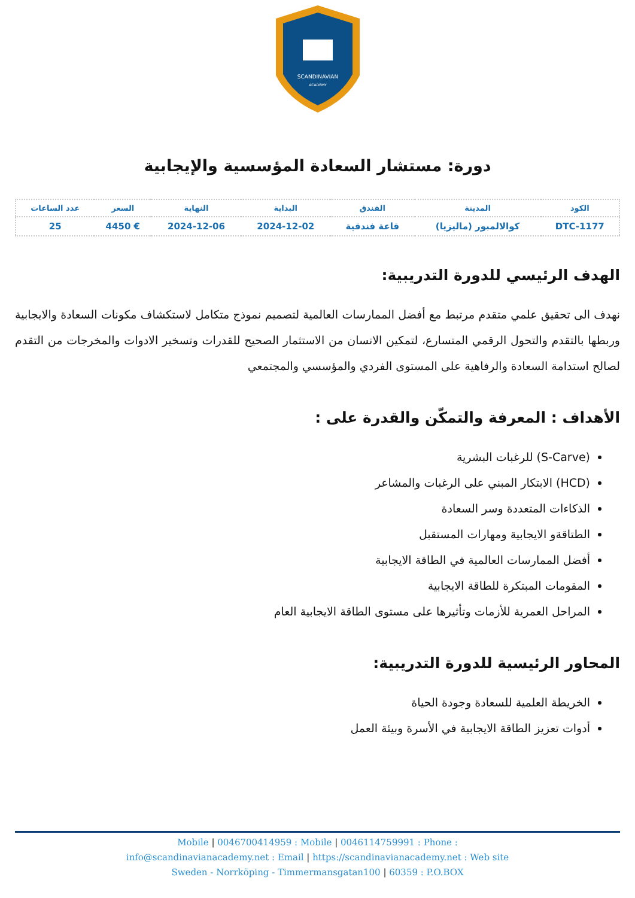SCANDINAVIAN
ACADEMY
دورة: مستشار السعادة المؤسسية والإيجابية
| الكود | المدينة | الفندق | البداية | النهاية | السعر | عدد الساعات |
| --- | --- | --- | --- | --- | --- | --- |
| DTC-1177 | كوالالمبور (ماليزيا) | قاعة فندقية | 2024-12-02 | 2024-12-06 | € 4450 | 25 |
الهدف الرئيسي للدورة التدريبية:
نهدف الى تحقيق علمي متقدم مرتبط مع أفضل الممارسات العالمية لتصميم نموذج متكامل لاستكشاف مكونات السعادة والايجابية وربطها بالتقدم والتحول الرقمي المتسارع، لتمكين الانسان من الاستثمار الصحيح للقدرات وتسخير الادوات والمخرجات من التقدم لصالح استدامة السعادة والرفاهية على المستوى الفردي والمؤسسي والمجتمعي
الأهداف : المعرفة والتمكّن والقدرة على :
(S-Carve) للرغبات البشرية
(HCD) الابتكار المبني على الرغبات والمشاعر
الذكاءات المتعددة وسر السعادة
الطتاقةو الايجابية ومهارات المستقبل
أفضل الممارسات العالمية في الطاقة الايجابية
المقومات المبتكرة للطاقة الايجابية
المراحل العمرية للأزمات وتأثيرها على مستوى الطاقة الايجابية العام
المحاور الرئيسية للدورة التدريبية:
الخريطة العلمية للسعادة وجودة الحياة
أدوات تعزيز الطاقة الايجابية في الأسرة وبيئة العمل
Mobile | 0046700414959 : Mobile | 0046114759991 : Phone :
info@scandinavianacademy.net : Email | https://scandinavianacademy.net : Web site
Sweden - Norrköping - Timmermansgatan100 | 60359 : P.O.BOX